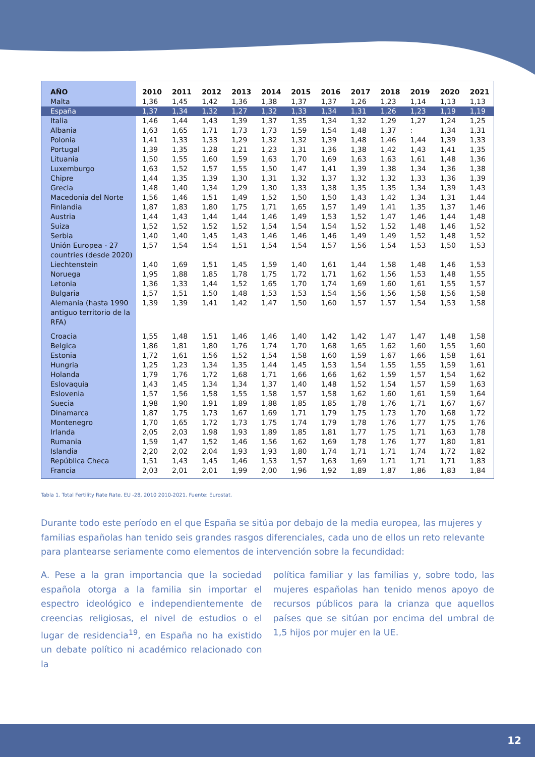| AÑO | 2010 | 2011 | 2012 | 2013 | 2014 | 2015 | 2016 | 2017 | 2018 | 2019 | 2020 | 2021 |
| --- | --- | --- | --- | --- | --- | --- | --- | --- | --- | --- | --- | --- |
| Malta | 1,36 | 1,45 | 1,42 | 1,36 | 1,38 | 1,37 | 1,37 | 1,26 | 1,23 | 1,14 | 1,13 | 1,13 |
| España | 1,37 | 1,34 | 1,32 | 1,27 | 1,32 | 1,33 | 1,34 | 1,31 | 1,26 | 1,23 | 1,19 | 1,19 |
| Italia | 1,46 | 1,44 | 1,43 | 1,39 | 1,37 | 1,35 | 1,34 | 1,32 | 1,29 | 1,27 | 1,24 | 1,25 |
| Albania | 1,63 | 1,65 | 1,71 | 1,73 | 1,73 | 1,59 | 1,54 | 1,48 | 1,37 | : | 1,34 | 1,31 |
| Polonia | 1,41 | 1,33 | 1,33 | 1,29 | 1,32 | 1,32 | 1,39 | 1,48 | 1,46 | 1,44 | 1,39 | 1,33 |
| Portugal | 1,39 | 1,35 | 1,28 | 1,21 | 1,23 | 1,31 | 1,36 | 1,38 | 1,42 | 1,43 | 1,41 | 1,35 |
| Lituania | 1,50 | 1,55 | 1,60 | 1,59 | 1,63 | 1,70 | 1,69 | 1,63 | 1,63 | 1,61 | 1,48 | 1,36 |
| Luxemburgo | 1,63 | 1,52 | 1,57 | 1,55 | 1,50 | 1,47 | 1,41 | 1,39 | 1,38 | 1,34 | 1,36 | 1,38 |
| Chipre | 1,44 | 1,35 | 1,39 | 1,30 | 1,31 | 1,32 | 1,37 | 1,32 | 1,32 | 1,33 | 1,36 | 1,39 |
| Grecia | 1,48 | 1,40 | 1,34 | 1,29 | 1,30 | 1,33 | 1,38 | 1,35 | 1,35 | 1,34 | 1,39 | 1,43 |
| Macedonia del Norte | 1,56 | 1,46 | 1,51 | 1,49 | 1,52 | 1,50 | 1,50 | 1,43 | 1,42 | 1,34 | 1,31 | 1,44 |
| Finlandia | 1,87 | 1,83 | 1,80 | 1,75 | 1,71 | 1,65 | 1,57 | 1,49 | 1,41 | 1,35 | 1,37 | 1,46 |
| Austria | 1,44 | 1,43 | 1,44 | 1,44 | 1,46 | 1,49 | 1,53 | 1,52 | 1,47 | 1,46 | 1,44 | 1,48 |
| Suiza | 1,52 | 1,52 | 1,52 | 1,52 | 1,54 | 1,54 | 1,54 | 1,52 | 1,52 | 1,48 | 1,46 | 1,52 |
| Serbia | 1,40 | 1,40 | 1,45 | 1,43 | 1,46 | 1,46 | 1,46 | 1,49 | 1,49 | 1,52 | 1,48 | 1,52 |
| Unión Europea - 27 countries (desde 2020) | 1,57 | 1,54 | 1,54 | 1,51 | 1,54 | 1,54 | 1,57 | 1,56 | 1,54 | 1,53 | 1,50 | 1,53 |
| Liechtenstein | 1,40 | 1,69 | 1,51 | 1,45 | 1,59 | 1,40 | 1,61 | 1,44 | 1,58 | 1,48 | 1,46 | 1,53 |
| Noruega | 1,95 | 1,88 | 1,85 | 1,78 | 1,75 | 1,72 | 1,71 | 1,62 | 1,56 | 1,53 | 1,48 | 1,55 |
| Letonia | 1,36 | 1,33 | 1,44 | 1,52 | 1,65 | 1,70 | 1,74 | 1,69 | 1,60 | 1,61 | 1,55 | 1,57 |
| Bulgaria | 1,57 | 1,51 | 1,50 | 1,48 | 1,53 | 1,53 | 1,54 | 1,56 | 1,56 | 1,58 | 1,56 | 1,58 |
| Alemania (hasta 1990 antiguo territorio de la RFA) | 1,39 | 1,39 | 1,41 | 1,42 | 1,47 | 1,50 | 1,60 | 1,57 | 1,57 | 1,54 | 1,53 | 1,58 |
| Croacia | 1,55 | 1,48 | 1,51 | 1,46 | 1,46 | 1,40 | 1,42 | 1,42 | 1,47 | 1,47 | 1,48 | 1,58 |
| Belgica | 1,86 | 1,81 | 1,80 | 1,76 | 1,74 | 1,70 | 1,68 | 1,65 | 1,62 | 1,60 | 1,55 | 1,60 |
| Estonia | 1,72 | 1,61 | 1,56 | 1,52 | 1,54 | 1,58 | 1,60 | 1,59 | 1,67 | 1,66 | 1,58 | 1,61 |
| Hungria | 1,25 | 1,23 | 1,34 | 1,35 | 1,44 | 1,45 | 1,53 | 1,54 | 1,55 | 1,55 | 1,59 | 1,61 |
| Holanda | 1,79 | 1,76 | 1,72 | 1,68 | 1,71 | 1,66 | 1,66 | 1,62 | 1,59 | 1,57 | 1,54 | 1,62 |
| Eslovaquia | 1,43 | 1,45 | 1,34 | 1,34 | 1,37 | 1,40 | 1,48 | 1,52 | 1,54 | 1,57 | 1,59 | 1,63 |
| Eslovenia | 1,57 | 1,56 | 1,58 | 1,55 | 1,58 | 1,57 | 1,58 | 1,62 | 1,60 | 1,61 | 1,59 | 1,64 |
| Suecia | 1,98 | 1,90 | 1,91 | 1,89 | 1,88 | 1,85 | 1,85 | 1,78 | 1,76 | 1,71 | 1,67 | 1,67 |
| Dinamarca | 1,87 | 1,75 | 1,73 | 1,67 | 1,69 | 1,71 | 1,79 | 1,75 | 1,73 | 1,70 | 1,68 | 1,72 |
| Montenegro | 1,70 | 1,65 | 1,72 | 1,73 | 1,75 | 1,74 | 1,79 | 1,78 | 1,76 | 1,77 | 1,75 | 1,76 |
| Irlanda | 2,05 | 2,03 | 1,98 | 1,93 | 1,89 | 1,85 | 1,81 | 1,77 | 1,75 | 1,71 | 1,63 | 1,78 |
| Rumania | 1,59 | 1,47 | 1,52 | 1,46 | 1,56 | 1,62 | 1,69 | 1,78 | 1,76 | 1,77 | 1,80 | 1,81 |
| Islandia | 2,20 | 2,02 | 2,04 | 1,93 | 1,93 | 1,80 | 1,74 | 1,71 | 1,71 | 1,74 | 1,72 | 1,82 |
| República Checa | 1,51 | 1,43 | 1,45 | 1,46 | 1,53 | 1,57 | 1,63 | 1,69 | 1,71 | 1,71 | 1,71 | 1,83 |
| Francia | 2,03 | 2,01 | 2,01 | 1,99 | 2,00 | 1,96 | 1,92 | 1,89 | 1,87 | 1,86 | 1,83 | 1,84 |
Tabla 1. Total Fertility Rate Rate. EU -28, 2010 2010-2021. Fuente: Eurostat.
Durante todo este período en el que España se sitúa por debajo de la media europea, las mujeres y familias españolas han tenido seis grandes rasgos diferenciales, cada uno de ellos un reto relevante para plantearse seriamente como elementos de intervención sobre la fecundidad:
A. Pese a la gran importancia que la sociedad española otorga a la familia sin importar el espectro ideológico e independientemente de creencias religiosas, el nivel de estudios o el lugar de residencia<sup>19</sup>, en España no ha existido un debate político ni académico relacionado con la
política familiar y las familias y, sobre todo, las mujeres españolas han tenido menos apoyo de recursos públicos para la crianza que aquellos países que se sitúan por encima del umbral de 1,5 hijos por mujer en la UE.
12